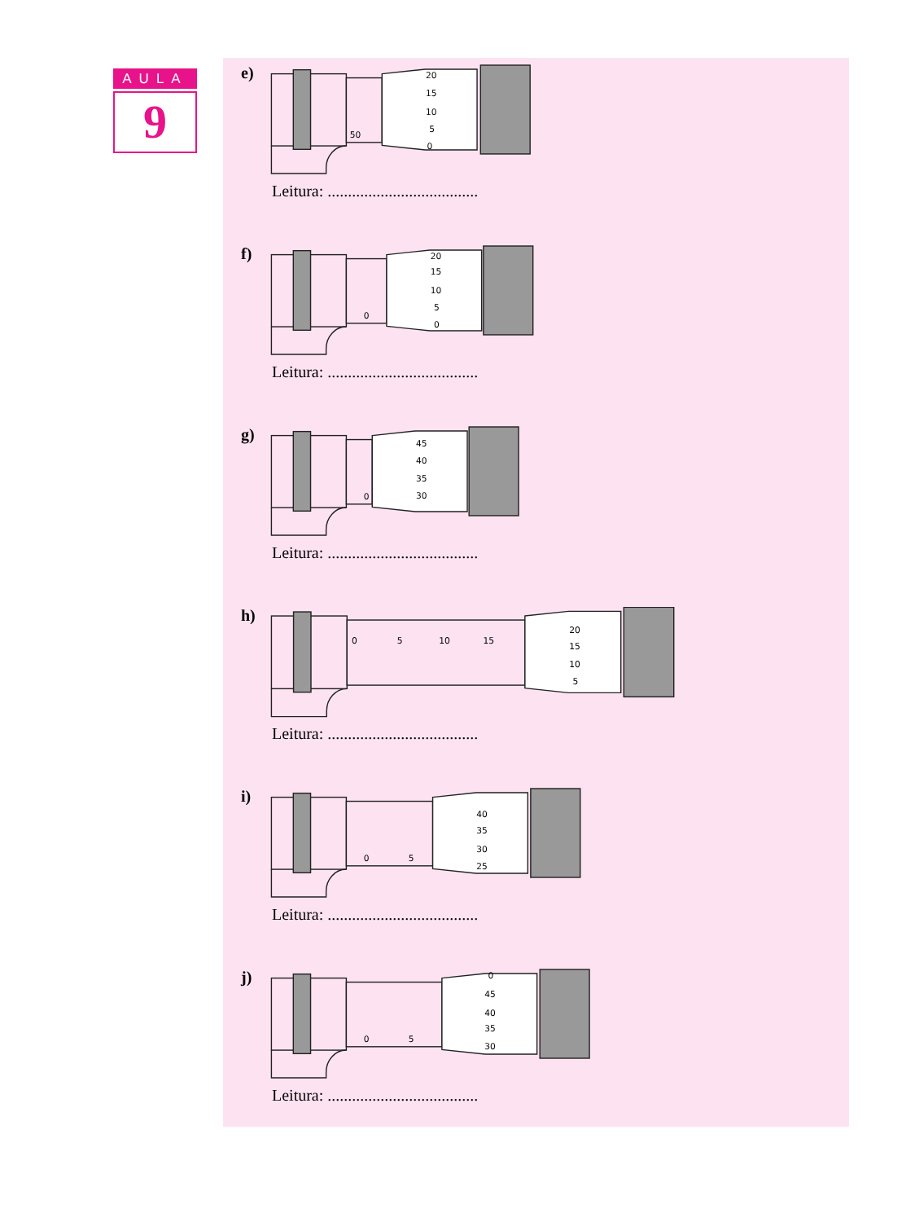AULA
9
e)
20
15
10
5
0
50
Leitura: .....................................
f)
20
15
10
5
0
0
Leitura: .....................................
g)
45
40
35
30
0
Leitura: .....................................
h)
0
5
10
15
20
15
10
5
Leitura: .....................................
i)
40
35
30
25
0
5
Leitura: .....................................
j)
0
45
40
35
30
0
5
Leitura: .....................................